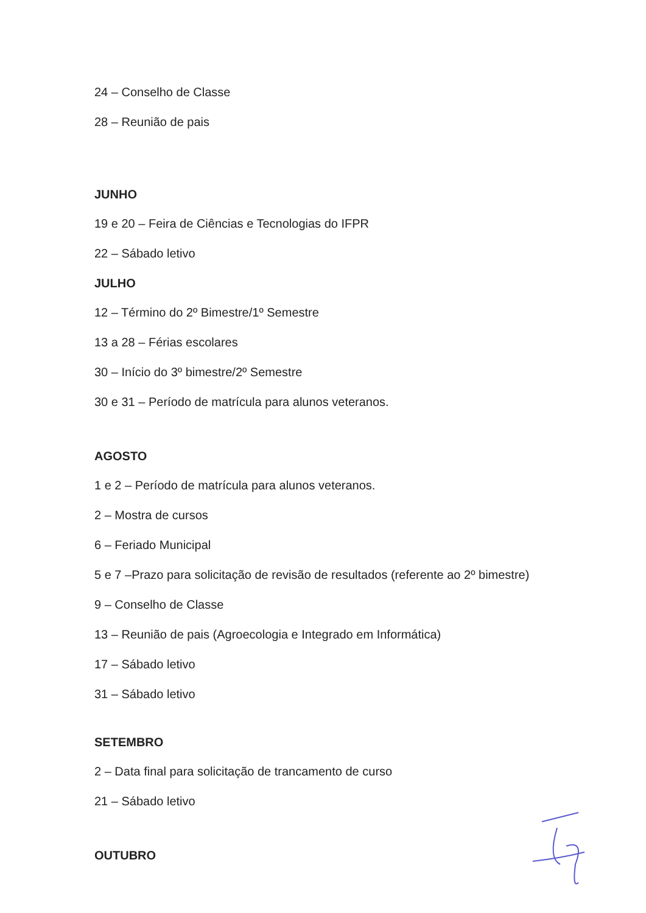24 – Conselho de Classe
28 – Reunião de pais
JUNHO
19 e 20 – Feira de Ciências e Tecnologias do IFPR
22 – Sábado letivo
JULHO
12 – Término do 2º Bimestre/1º Semestre
13 a 28 – Férias escolares
30 – Início do 3º bimestre/2º Semestre
30 e 31 – Período de matrícula para alunos veteranos.
AGOSTO
1 e 2 – Período de matrícula para alunos veteranos.
2 – Mostra de cursos
6 – Feriado Municipal
5 e 7 –Prazo para solicitação de revisão de resultados (referente ao 2º bimestre)
9 – Conselho de Classe
13 – Reunião de pais (Agroecologia e Integrado em Informática)
17 – Sábado letivo
31 – Sábado letivo
SETEMBRO
2 – Data final para solicitação de trancamento de curso
21 – Sábado letivo
OUTUBRO